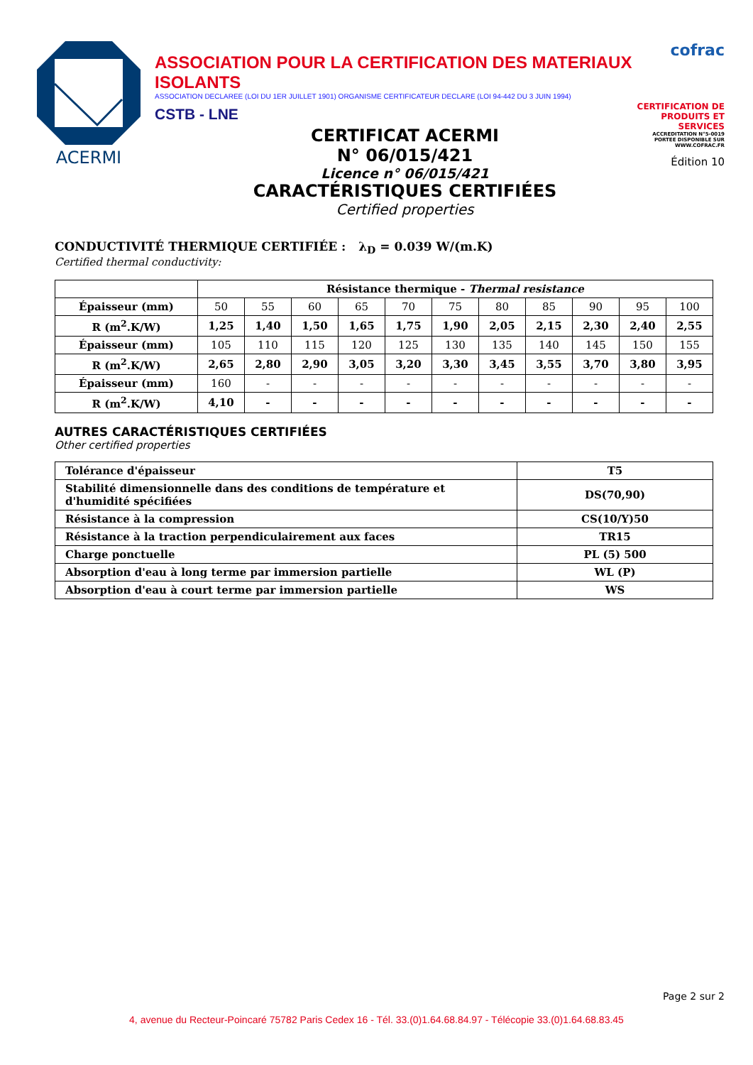ACERMI
ASSOCIATION POUR LA CERTIFICATION DES MATERIAUX ISOLANTS
ASSOCIATION DECLAREE (LOI DU 1ER JUILLET 1901) ORGANISME CERTIFICATEUR DECLARE (LOI 94-442 DU 3 JUIN 1994)
CSTB - LNE
cofrac
CERTIFICATION DE PRODUITS ET SERVICES
ACCREDITATION N°5-0019 PORTEE DISPONIBLE SUR WWW.COFRAC.FR
Édition 10
CERTIFICAT ACERMI
N° 06/015/421
Licence n° 06/015/421
CARACTÉRISTIQUES CERTIFIÉES
Certified properties
CONDUCTIVITÉ THERMIQUE CERTIFIÉE : λ<sub>D</sub> = 0.039 W/(m.K)
Certified thermal conductivity:
| | Résistance thermique - Thermal resistance | | | | | | | | | | |
| --- | --- | --- | --- | --- | --- | --- | --- | --- | --- | --- | --- |
| Épaisseur (mm) | 50 | 55 | 60 | 65 | 70 | 75 | 80 | 85 | 90 | 95 | 100 |
| R (m<sup>2</sup>.K/W) | 1,25 | 1,40 | 1,50 | 1,65 | 1,75 | 1,90 | 2,05 | 2,15 | 2,30 | 2,40 | 2,55 |
| Épaisseur (mm) | 105 | 110 | 115 | 120 | 125 | 130 | 135 | 140 | 145 | 150 | 155 |
| R (m<sup>2</sup>.K/W) | 2,65 | 2,80 | 2,90 | 3,05 | 3,20 | 3,30 | 3,45 | 3,55 | 3,70 | 3,80 | 3,95 |
| Épaisseur (mm) | 160 | - | - | - | - | - | - | - | - | - | - |
| R (m<sup>2</sup>.K/W) | 4,10 | - | - | - | - | - | - | - | - | - | - |
AUTRES CARACTÉRISTIQUES CERTIFIÉES
Other certified properties
| Tolérance d'épaisseur | T5 |
| Stabilité dimensionnelle dans des conditions de température et d'humidité spécifiées | DS(70,90) |
| Résistance à la compression | CS(10/Y)50 |
| Résistance à la traction perpendiculairement aux faces | TR15 |
| Charge ponctuelle | PL (5) 500 |
| Absorption d'eau à long terme par immersion partielle | WL (P) |
| Absorption d'eau à court terme par immersion partielle | WS |
Page 2 sur 2
4, avenue du Recteur-Poincaré 75782 Paris Cedex 16 - Tél. 33.(0)1.64.68.84.97 - Télécopie 33.(0)1.64.68.83.45